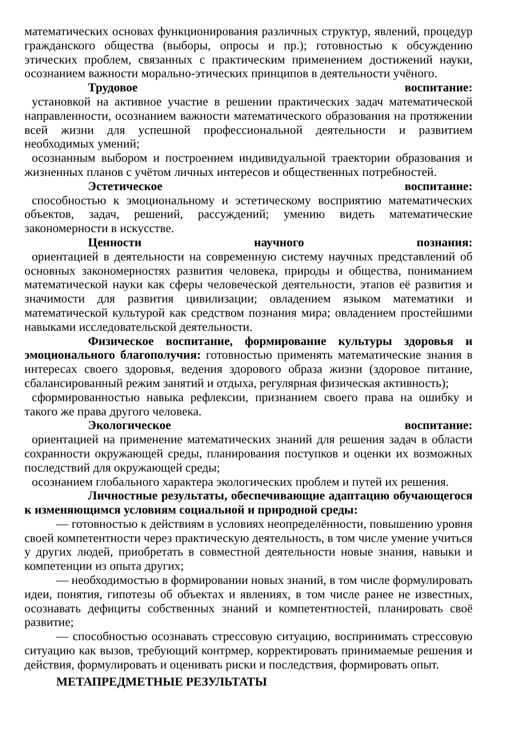математических основах функционирования различных структур, явлений, процедур гражданского общества (выборы, опросы и пр.); готовностью к обсуждению этических проблем, связанных с практическим применением достижений науки, осознанием важности морально-этических принципов в деятельности учёного.
Трудовое воспитание:
установкой на активное участие в решении практических задач математической направленности, осознанием важности математического образования на протяжении всей жизни для успешной профессиональной деятельности и развитием необходимых умений;
осознанным выбором и построением индивидуальной траектории образования и жизненных планов с учётом личных интересов и общественных потребностей.
Эстетическое воспитание:
способностью к эмоциональному и эстетическому восприятию математических объектов, задач, решений, рассуждений; умению видеть математические закономерности в искусстве.
Ценности научного познания:
ориентацией в деятельности на современную систему научных представлений об основных закономерностях развития человека, природы и общества, пониманием математической науки как сферы человеческой деятельности, этапов её развития и значимости для развития цивилизации; овладением языком математики и математической культурой как средством познания мира; овладением простейшими навыками исследовательской деятельности.
Физическое воспитание, формирование культуры здоровья и эмоционального благополучия: готовностью применять математические знания в интересах своего здоровья, ведения здорового образа жизни (здоровое питание, сбалансированный режим занятий и отдыха, регулярная физическая активность);
сформированностью навыка рефлексии, признанием своего права на ошибку и такого же права другого человека.
Экологическое воспитание:
ориентацией на применение математических знаний для решения задач в области сохранности окружающей среды, планирования поступков и оценки их возможных последствий для окружающей среды;
осознанием глобального характера экологических проблем и путей их решения.
Личностные результаты, обеспечивающие адаптацию обучающегося к изменяющимся условиям социальной и природной среды:
— готовностью к действиям в условиях неопределённости, повышению уровня своей компетентности через практическую деятельность, в том числе умение учиться у других людей, приобретать в совместной деятельности новые знания, навыки и компетенции из опыта других;
— необходимостью в формировании новых знаний, в том числе формулировать идеи, понятия, гипотезы об объектах и явлениях, в том числе ранее не известных, осознавать дефициты собственных знаний и компетентностей, планировать своё развитие;
— способностью осознавать стрессовую ситуацию, воспринимать стрессовую ситуацию как вызов, требующий контрмер, корректировать принимаемые решения и действия, формулировать и оценивать риски и последствия, формировать опыт.
МЕТАПРЕДМЕТНЫЕ РЕЗУЛЬТАТЫ